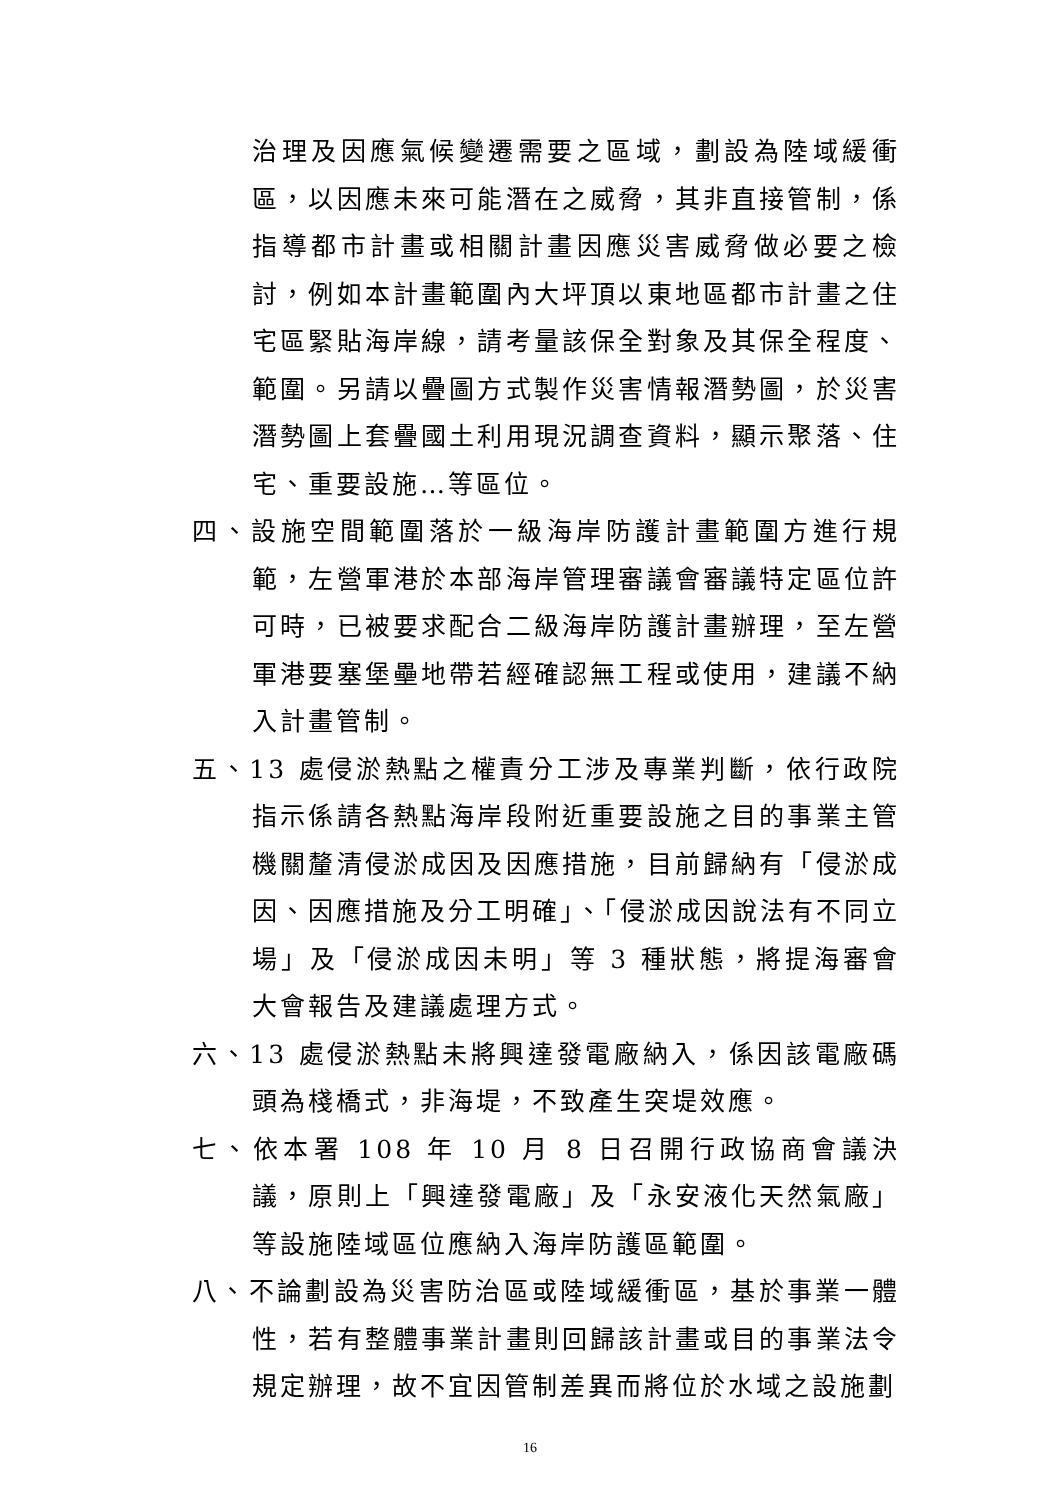治理及因應氣候變遷需要之區域，劃設為陸域緩衝區，以因應未來可能潛在之威脅，其非直接管制，係指導都市計畫或相關計畫因應災害威脅做必要之檢討，例如本計畫範圍內大坪頂以東地區都市計畫之住宅區緊貼海岸線，請考量該保全對象及其保全程度、範圍。另請以疊圖方式製作災害情報潛勢圖，於災害潛勢圖上套疊國土利用現況調查資料，顯示聚落、住宅、重要設施…等區位。
四、設施空間範圍落於一級海岸防護計畫範圍方進行規範，左營軍港於本部海岸管理審議會審議特定區位許可時，已被要求配合二級海岸防護計畫辦理，至左營軍港要塞堡壘地帶若經確認無工程或使用，建議不納入計畫管制。
五、13 處侵淤熱點之權責分工涉及專業判斷，依行政院指示係請各熱點海岸段附近重要設施之目的事業主管機關釐清侵淤成因及因應措施，目前歸納有「侵淤成因、因應措施及分工明確」、「侵淤成因說法有不同立場」及「侵淤成因未明」等 3 種狀態，將提海審會大會報告及建議處理方式。
六、13 處侵淤熱點未將興達發電廠納入，係因該電廠碼頭為棧橋式，非海堤，不致產生突堤效應。
七、依本署 108 年 10 月 8 日召開行政協商會議決議，原則上「興達發電廠」及「永安液化天然氣廠」等設施陸域區位應納入海岸防護區範圍。
八、不論劃設為災害防治區或陸域緩衝區，基於事業一體性，若有整體事業計畫則回歸該計畫或目的事業法令規定辦理，故不宜因管制差異而將位於水域之設施劃
16